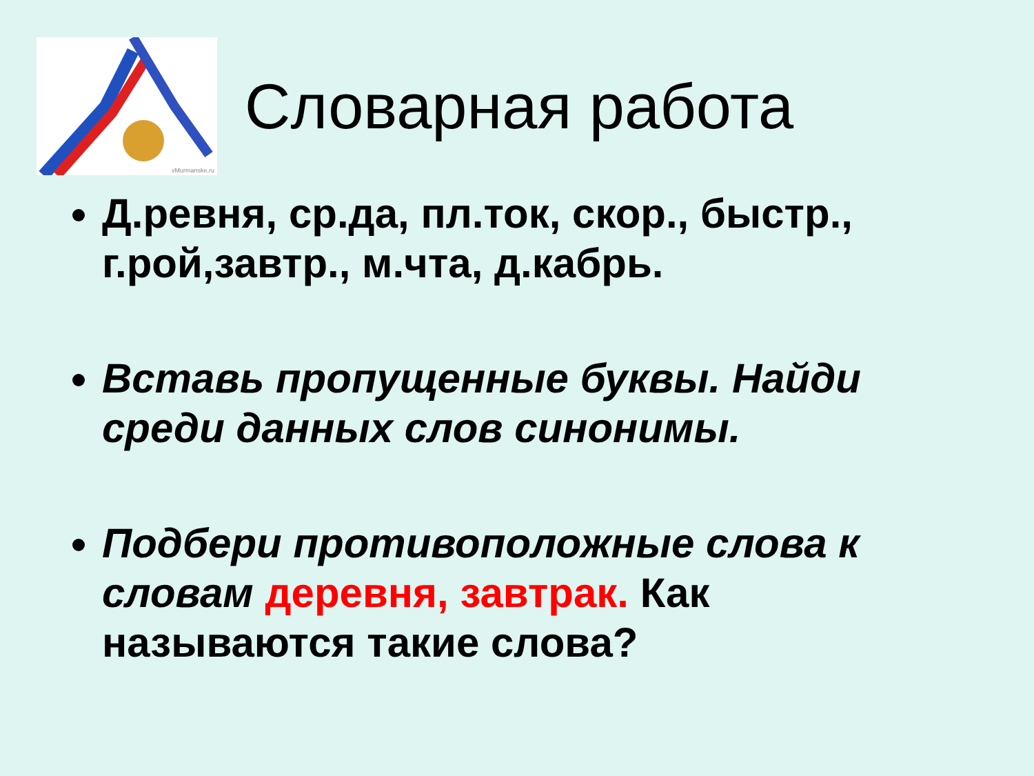vMurmanske.ru
Словарная работа
Д.ревня, ср.да, пл.ток, скор., быстр., г.рой,завтр., м.чта, д.кабрь.
Вставь пропущенные буквы. Найди среди данных слов синонимы.
Подбери противоположные слова к словам деревня, завтрак. Как называются такие слова?